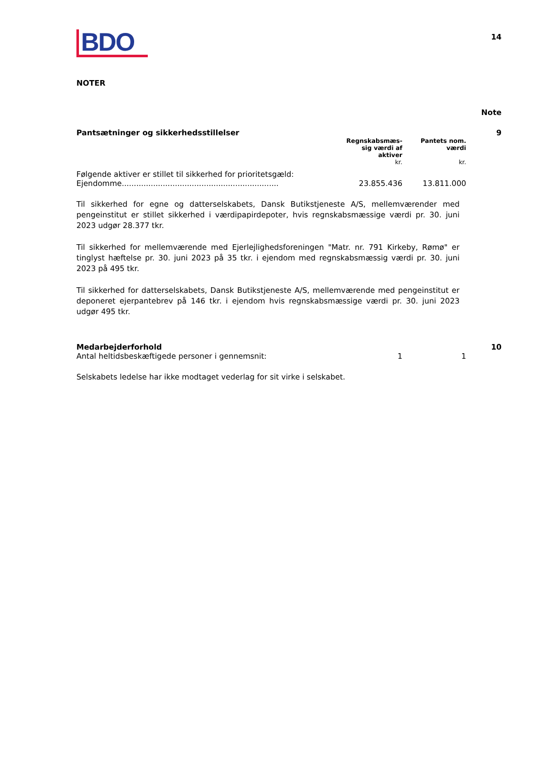BDO
14
NOTER
Note
| Pantsætninger og sikkerhedsstillelser | | | 9 |
| | Regnskabsmæs- sig værdi af aktiver kr. | Pantets nom. værdi kr. | |
| Følgende aktiver er stillet til sikkerhed for prioritetsgæld: | | | |
| Ejendomme................................................................. | 23.855.436 | 13.811.000 | |
Til sikkerhed for egne og datterselskabets, Dansk Butikstjeneste A/S, mellemværender med pengeinstitut er stillet sikkerhed i værdipapirdepoter, hvis regnskabsmæssige værdi pr. 30. juni 2023 udgør 28.377 tkr.
Til sikkerhed for mellemværende med Ejerlejlighedsforeningen "Matr. nr. 791 Kirkeby, Rømø" er tinglyst hæftelse pr. 30. juni 2023 på 35 tkr. i ejendom med regnskabsmæssig værdi pr. 30. juni 2023 på 495 tkr.
Til sikkerhed for datterselskabets, Dansk Butikstjeneste A/S, mellemværende med pengeinstitut er deponeret ejerpantebrev på 146 tkr. i ejendom hvis regnskabsmæssige værdi pr. 30. juni 2023 udgør 495 tkr.
| Medarbejderforhold | | | 10 |
| Antal heltidsbeskæftigede personer i gennemsnit: | 1 | 1 | |
Selskabets ledelse har ikke modtaget vederlag for sit virke i selskabet.